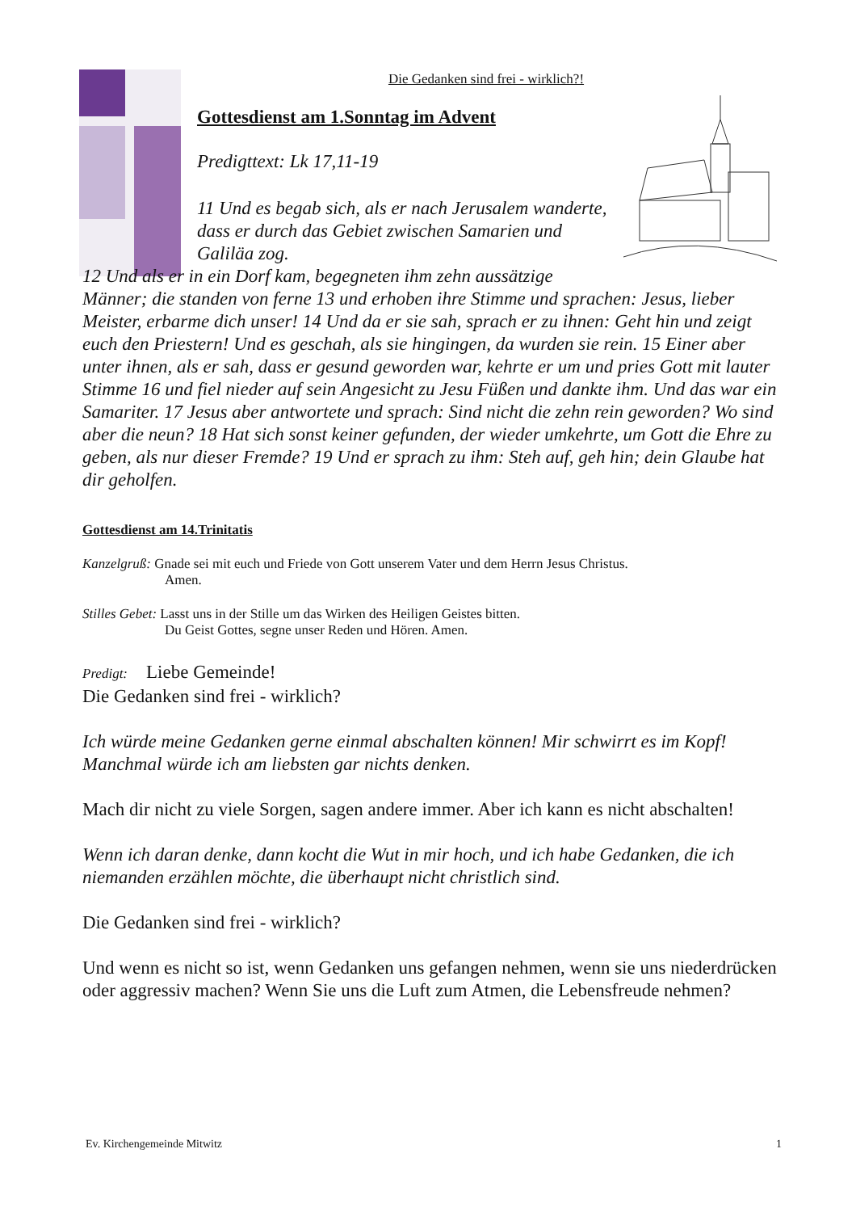Die Gedanken sind frei - wirklich?!
Gottesdienst am 1.Sonntag im Advent
Predigttext: Lk 17,11-19
11 Und es begab sich, als er nach Jerusalem wanderte, dass er durch das Gebiet zwischen Samarien und Galiläa zog.
12 Und als er in ein Dorf kam, begegneten ihm zehn aussätzige Männer; die standen von ferne 13 und erhoben ihre Stimme und sprachen: Jesus, lieber Meister, erbarme dich unser! 14 Und da er sie sah, sprach er zu ihnen: Geht hin und zeigt euch den Priestern! Und es geschah, als sie hingingen, da wurden sie rein. 15 Einer aber unter ihnen, als er sah, dass er gesund geworden war, kehrte er um und pries Gott mit lauter Stimme 16 und fiel nieder auf sein Angesicht zu Jesu Füßen und dankte ihm. Und das war ein Samariter. 17 Jesus aber antwortete und sprach: Sind nicht die zehn rein geworden? Wo sind aber die neun? 18 Hat sich sonst keiner gefunden, der wieder umkehrte, um Gott die Ehre zu geben, als nur dieser Fremde? 19 Und er sprach zu ihm: Steh auf, geh hin; dein Glaube hat dir geholfen.
Gottesdienst am 14.Trinitatis
Kanzelgruß: Gnade sei mit euch und Friede von Gott unserem Vater und dem Herrn Jesus Christus.
Amen.
Stilles Gebet: Lasst uns in der Stille um das Wirken des Heiligen Geistes bitten.
Du Geist Gottes, segne unser Reden und Hören. Amen.
Predigt: Liebe Gemeinde!
Die Gedanken sind frei - wirklich?
Ich würde meine Gedanken gerne einmal abschalten können! Mir schwirrt es im Kopf! Manchmal würde ich am liebsten gar nichts denken.
Mach dir nicht zu viele Sorgen, sagen andere immer. Aber ich kann es nicht abschalten!
Wenn ich daran denke, dann kocht die Wut in mir hoch, und ich habe Gedanken, die ich niemanden erzählen möchte, die überhaupt nicht christlich sind.
Die Gedanken sind frei - wirklich?
Und wenn es nicht so ist, wenn Gedanken uns gefangen nehmen, wenn sie uns niederdrücken oder aggressiv machen? Wenn Sie uns die Luft zum Atmen, die Lebensfreude nehmen?
Ev. Kirchengemeinde Mitwitz 1